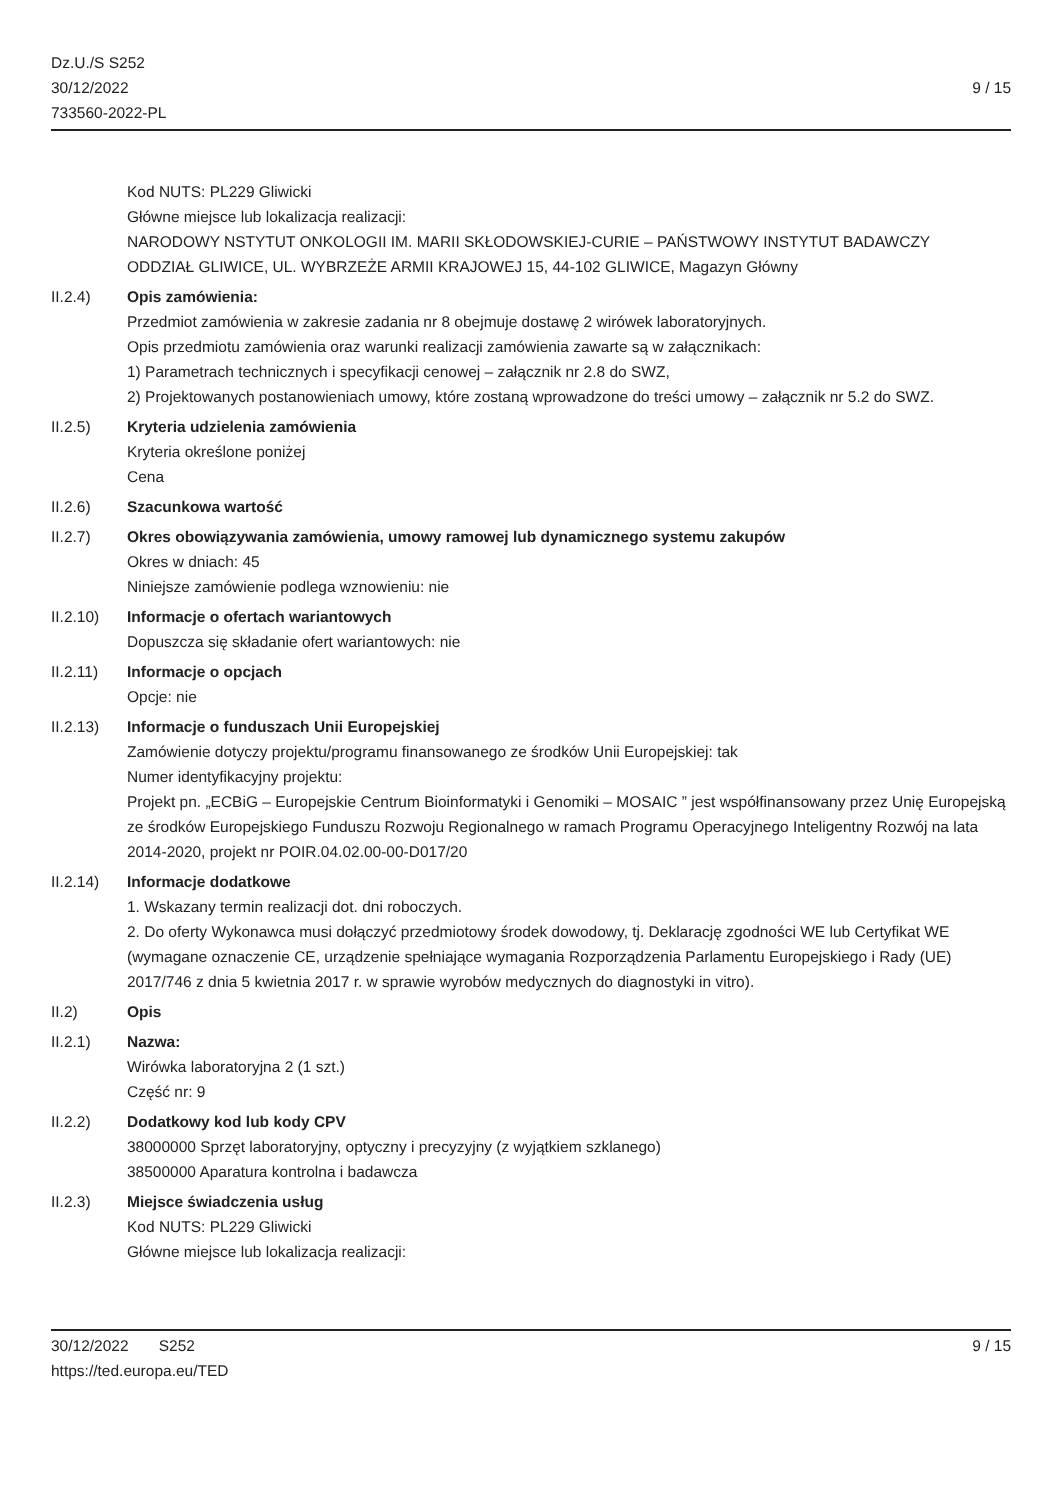Dz.U./S S252
30/12/2022
733560-2022-PL
9 / 15
Kod NUTS: PL229 Gliwicki
Główne miejsce lub lokalizacja realizacji:
NARODOWY NSTYTUT ONKOLOGII IM. MARII SKŁODOWSKIEJ-CURIE – PAŃSTWOWY INSTYTUT BADAWCZY
ODDZIAŁ GLIWICE, UL. WYBRZEŻE ARMII KRAJOWEJ 15, 44-102 GLIWICE, Magazyn Główny
II.2.4) Opis zamówienia:
Przedmiot zamówienia w zakresie zadania nr 8 obejmuje dostawę 2 wirówek laboratoryjnych.
Opis przedmiotu zamówienia oraz warunki realizacji zamówienia zawarte są w załącznikach:
1) Parametrach technicznych i specyfikacji cenowej – załącznik nr 2.8 do SWZ,
2) Projektowanych postanowieniach umowy, które zostaną wprowadzone do treści umowy – załącznik nr 5.2 do SWZ.
II.2.5) Kryteria udzielenia zamówienia
Kryteria określone poniżej
Cena
II.2.6) Szacunkowa wartość
II.2.7) Okres obowiązywania zamówienia, umowy ramowej lub dynamicznego systemu zakupów
Okres w dniach: 45
Niniejsze zamówienie podlega wznowieniu: nie
II.2.10) Informacje o ofertach wariantowych
Dopuszcza się składanie ofert wariantowych: nie
II.2.11) Informacje o opcjach
Opcje: nie
II.2.13) Informacje o funduszach Unii Europejskiej
Zamówienie dotyczy projektu/programu finansowanego ze środków Unii Europejskiej: tak
Numer identyfikacyjny projektu:
Projekt pn. „ECBiG – Europejskie Centrum Bioinformatyki i Genomiki – MOSAIC ” jest współfinansowany przez Unię Europejską ze środków Europejskiego Funduszu Rozwoju Regionalnego w ramach Programu Operacyjnego Inteligentny Rozwój na lata 2014-2020, projekt nr POIR.04.02.00-00-D017/20
II.2.14) Informacje dodatkowe
1. Wskazany termin realizacji dot. dni roboczych.
2. Do oferty Wykonawca musi dołączyć przedmiotowy środek dowodowy, tj. Deklarację zgodności WE lub Certyfikat WE (wymagane oznaczenie CE, urządzenie spełniające wymagania Rozporządzenia Parlamentu Europejskiego i Rady (UE) 2017/746 z dnia 5 kwietnia 2017 r. w sprawie wyrobów medycznych do diagnostyki in vitro).
II.2) Opis
II.2.1) Nazwa:
Wirówka laboratoryjna 2 (1 szt.)
Część nr: 9
II.2.2) Dodatkowy kod lub kody CPV
38000000 Sprzęt laboratoryjny, optyczny i precyzyjny (z wyjątkiem szklanego)
38500000 Aparatura kontrolna i badawcza
II.2.3) Miejsce świadczenia usług
Kod NUTS: PL229 Gliwicki
Główne miejsce lub lokalizacja realizacji:
30/12/2022 S252
https://ted.europa.eu/TED
9 / 15